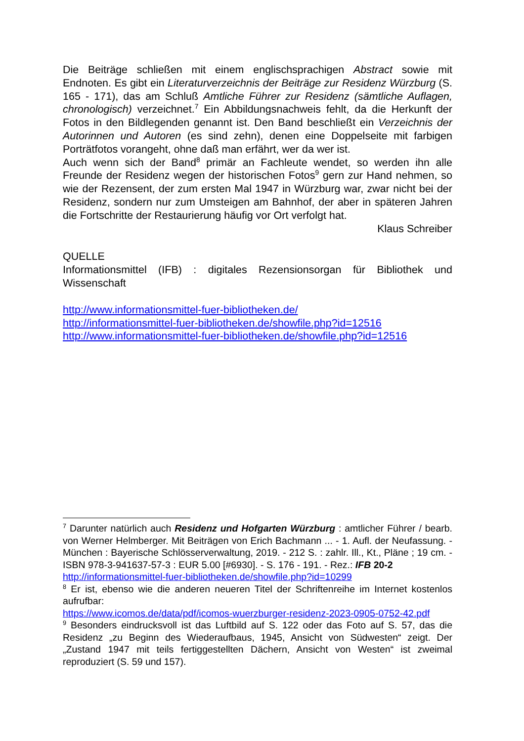Die Beiträge schließen mit einem englischsprachigen Abstract sowie mit Endnoten. Es gibt ein Literaturverzeichnis der Beiträge zur Residenz Würzburg (S. 165 - 171), das am Schluß Amtliche Führer zur Residenz (sämtliche Auflagen, chronologisch) verzeichnet.<sup>7</sup> Ein Abbildungsnachweis fehlt, da die Herkunft der Fotos in den Bildlegenden genannt ist. Den Band beschließt ein Verzeichnis der Autorinnen und Autoren (es sind zehn), denen eine Doppelseite mit farbigen Porträtfotos vorangeht, ohne daß man erfährt, wer da wer ist.
Auch wenn sich der Band<sup>8</sup> primär an Fachleute wendet, so werden ihn alle Freunde der Residenz wegen der historischen Fotos<sup>9</sup> gern zur Hand nehmen, so wie der Rezensent, der zum ersten Mal 1947 in Würzburg war, zwar nicht bei der Residenz, sondern nur zum Umsteigen am Bahnhof, der aber in späteren Jahren die Fortschritte der Restaurierung häufig vor Ort verfolgt hat.
Klaus Schreiber
QUELLE
Informationsmittel (IFB) : digitales Rezensionsorgan für Bibliothek und Wissenschaft
http://www.informationsmittel-fuer-bibliotheken.de/
http://informationsmittel-fuer-bibliotheken.de/showfile.php?id=12516
http://www.informationsmittel-fuer-bibliotheken.de/showfile.php?id=12516
<sup>7</sup> Darunter natürlich auch Residenz und Hofgarten Würzburg : amtlicher Führer / bearb. von Werner Helmberger. Mit Beiträgen von Erich Bachmann ... - 1. Aufl. der Neufassung. - München : Bayerische Schlösserverwaltung, 2019. - 212 S. : zahlr. Ill., Kt., Pläne ; 19 cm. - ISBN 978-3-941637-57-3 : EUR 5.00 [#6930]. - S. 176 - 191. - Rez.: IFB 20-2
http://informationsmittel-fuer-bibliotheken.de/showfile.php?id=10299
<sup>8</sup> Er ist, ebenso wie die anderen neueren Titel der Schriftenreihe im Internet kostenlos aufrufbar:
https://www.icomos.de/data/pdf/icomos-wuerzburger-residenz-2023-0905-0752-42.pdf
<sup>9</sup> Besonders eindrucksvoll ist das Luftbild auf S. 122 oder das Foto auf S. 57, das die Residenz „zu Beginn des Wiederaufbaus, 1945, Ansicht von Südwesten“ zeigt. Der „Zustand 1947 mit teils fertiggestellten Dächern, Ansicht von Westen“ ist zweimal reproduziert (S. 59 und 157).